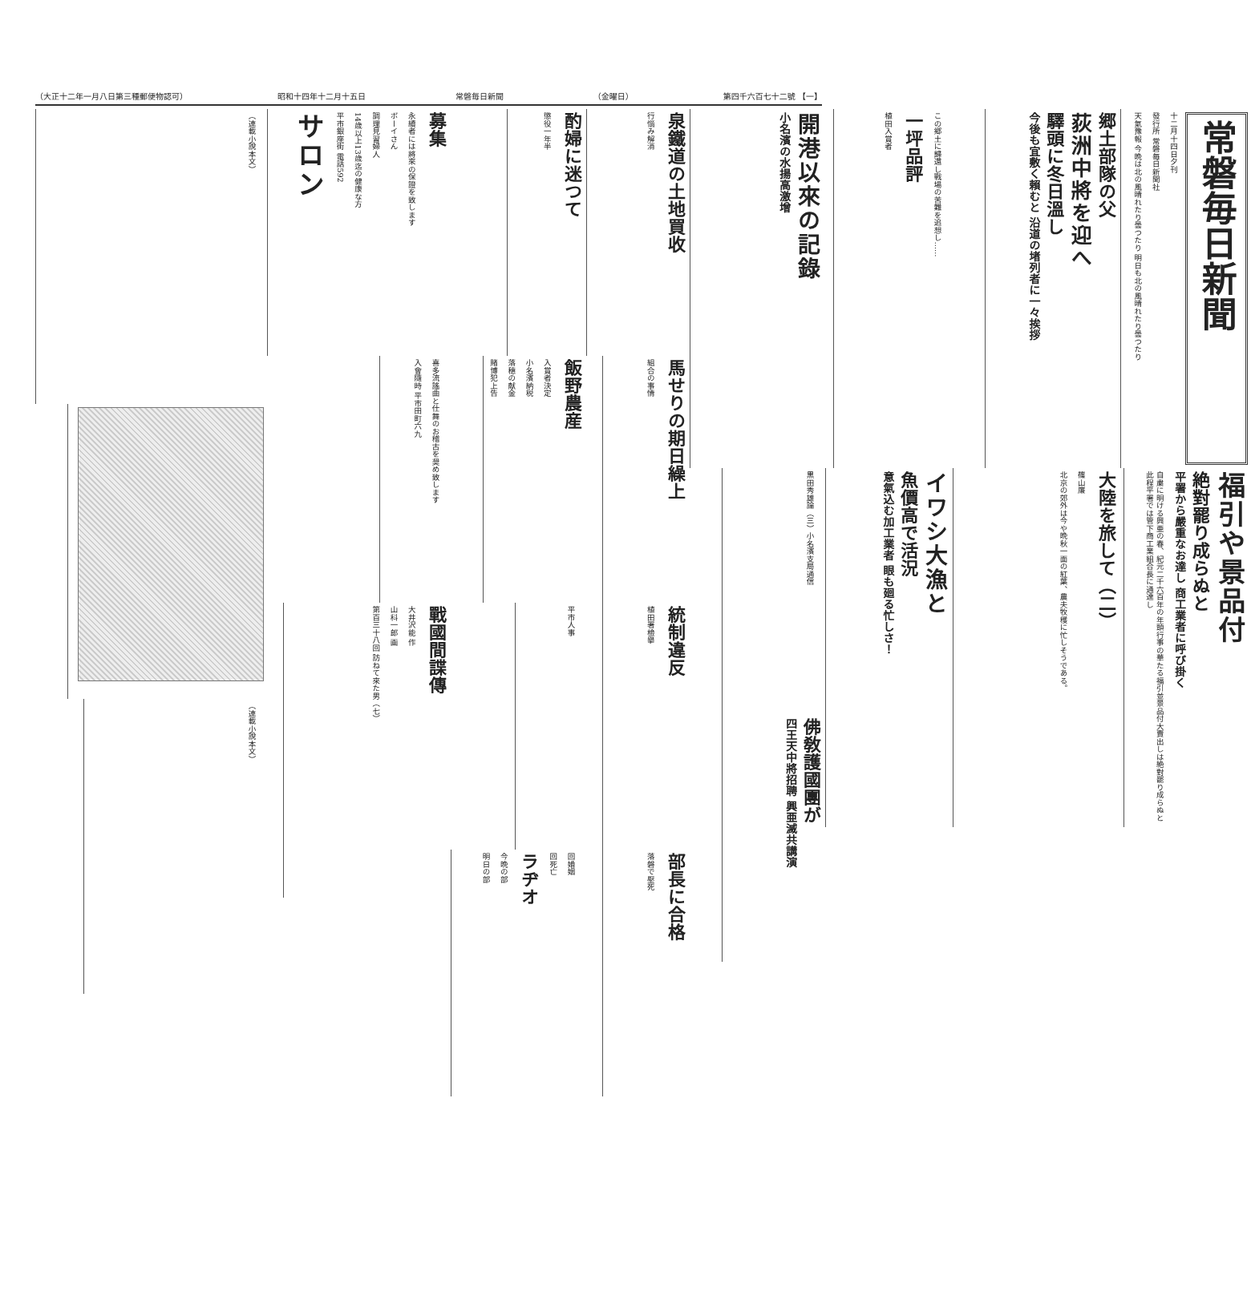（大正十二年一月八日第三種郵便物認可） 昭和十四年十二月十五日 常磐毎日新聞 （金曜日） 第四千六百七十二號 【一】
常磐毎日新聞
十二月十四日夕刊
發行所 常磐毎日新聞社
天氣豫報 今晩は北の風晴れたり曇つたり 明日も北の風晴れたり曇つたり
福引や景品付
絶對罷り成らぬと
平署から嚴重なお達し 商工業者に呼び掛く
自粛に明ける興亜の春、紀元二千六百年の年頭行事の華たる福引並景品付大賣出しは絶對罷り成らぬと此程平署では管下商工業組合長に通達し
郷土部隊の父
荻洲中將を迎へ
驛頭に冬日溫し
今後も宜敷く賴むと 沿道の堵列者に一々挨拶
大陸を旅して（二）
篠山廉
北京の郊外は今や晩秋一面の紅葉、農夫牧穫に忙しそうである。
この郷土に歸還し戰場の苦難を追想し……
一坪品評
植田入賞者
イワシ大漁と
魚價高で活況
意氣込む加工業者 眼も廻る忙しさ！
開港以來の記錄
小名濱の水揚高激增
黒田秀雄論（三）小名濱支局通信
佛敎護國團が
四王天中將招聘 興亜滅共講演
泉鐵道の土地買收
行惱み解消
馬せりの期日繰上
組合の事情
統制違反
植田署檢擧
部長に合格
落磐で壓死
酌婦に迷つて
懲役一年半
飯野農産
入賞者決定
小名濱納税
落穗の献金
賭博犯上告
平市人事
回婚姻
回死亡
ラヂオ
今晩の部
明日の部
募集
永續者には將來の保證を致します
ボーイさん
調理見習婦人
14歳以上13歳迄の健康な方
平市銀座街 電話592
サロン
喜多流謠曲と仕舞のお稽古を奨め致します
入會隨時 平市田町六九
戰國間諜傳
大井沢能 作
山科一郎 画
第百三十八回 訪ねて來た男（七）
（連載小說本文）
（連載小說本文）